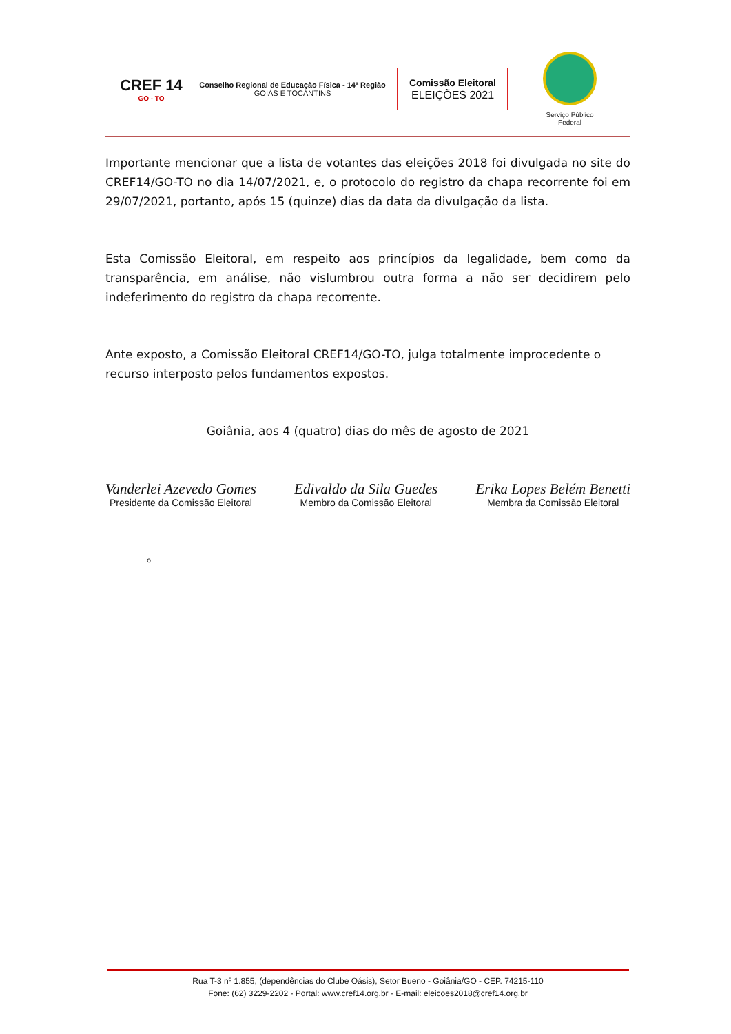CREF 14
GO - TO
Conselho Regional de Educação Física - 14ª Região
GOIÁS E TOCANTINS
Comissão Eleitoral
ELEIÇÕES 2021
Serviço Público
Federal
Importante mencionar que a lista de votantes das eleições 2018 foi divulgada no site do CREF14/GO-TO no dia 14/07/2021, e, o protocolo do registro da chapa recorrente foi em 29/07/2021, portanto, após 15 (quinze) dias da data da divulgação da lista.
Esta Comissão Eleitoral, em respeito aos princípios da legalidade, bem como da transparência, em análise, não vislumbrou outra forma a não ser decidirem pelo indeferimento do registro da chapa recorrente.
Ante exposto, a Comissão Eleitoral CREF14/GO-TO, julga totalmente improcedente o recurso interposto pelos fundamentos expostos.
Goiânia, aos 4 (quatro) dias do mês de agosto de 2021
Vanderlei Azevedo Gomes
Presidente da Comissão Eleitoral
Edivaldo da Sila Guedes
Membro da Comissão Eleitoral
Erika Lopes Belém Benetti
Membra da Comissão Eleitoral
o
Rua T-3 nº 1.855, (dependências do Clube Oásis), Setor Bueno - Goiânia/GO - CEP. 74215-110
Fone: (62) 3229-2202 - Portal: www.cref14.org.br - E-mail: eleicoes2018@cref14.org.br